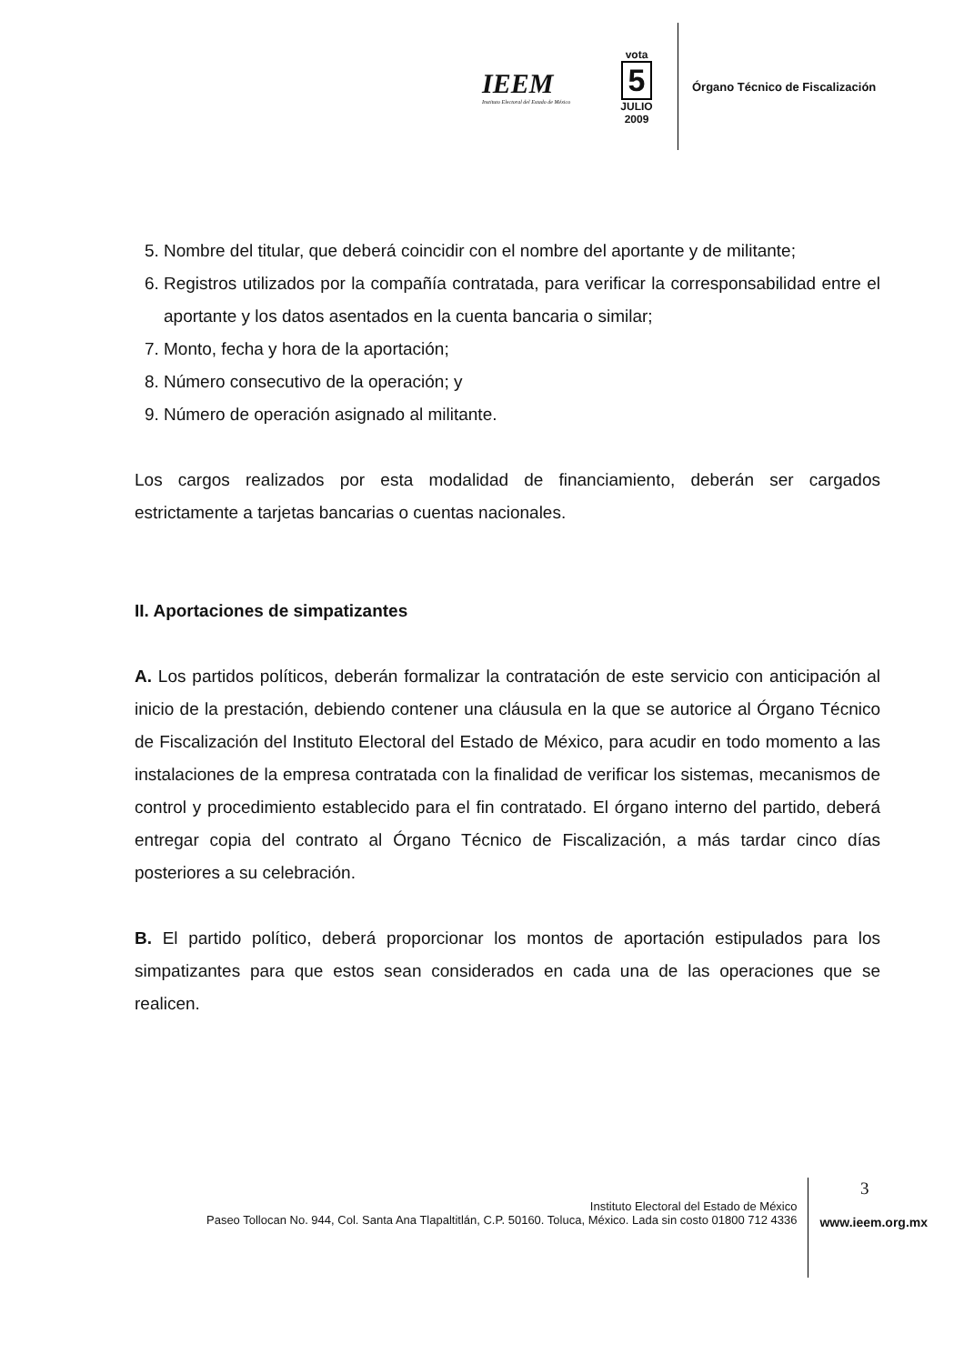IEEM
Instituto Electoral del Estado de México
vota
5
JULIO
2009
Órgano Técnico de Fiscalización
5. Nombre del titular, que deberá coincidir con el nombre del aportante y de militante;
6. Registros utilizados por la compañía contratada, para verificar la corresponsabilidad entre el aportante y los datos asentados en la cuenta bancaria o similar;
7. Monto, fecha y hora de la aportación;
8. Número consecutivo de la operación; y
9. Número de operación asignado al militante.
Los cargos realizados por esta modalidad de financiamiento, deberán ser cargados estrictamente a tarjetas bancarias o cuentas nacionales.
II. Aportaciones de simpatizantes
A. Los partidos políticos, deberán formalizar la contratación de este servicio con anticipación al inicio de la prestación, debiendo contener una cláusula en la que se autorice al Órgano Técnico de Fiscalización del Instituto Electoral del Estado de México, para acudir en todo momento a las instalaciones de la empresa contratada con la finalidad de verificar los sistemas, mecanismos de control y procedimiento establecido para el fin contratado. El órgano interno del partido, deberá entregar copia del contrato al Órgano Técnico de Fiscalización, a más tardar cinco días posteriores a su celebración.
B. El partido político, deberá proporcionar los montos de aportación estipulados para los simpatizantes para que estos sean considerados en cada una de las operaciones que se realicen.
3
Instituto Electoral del Estado de México
Paseo Tollocan No. 944, Col. Santa Ana Tlapaltitlán, C.P. 50160. Toluca, México. Lada sin costo 01800 712 4336
www.ieem.org.mx